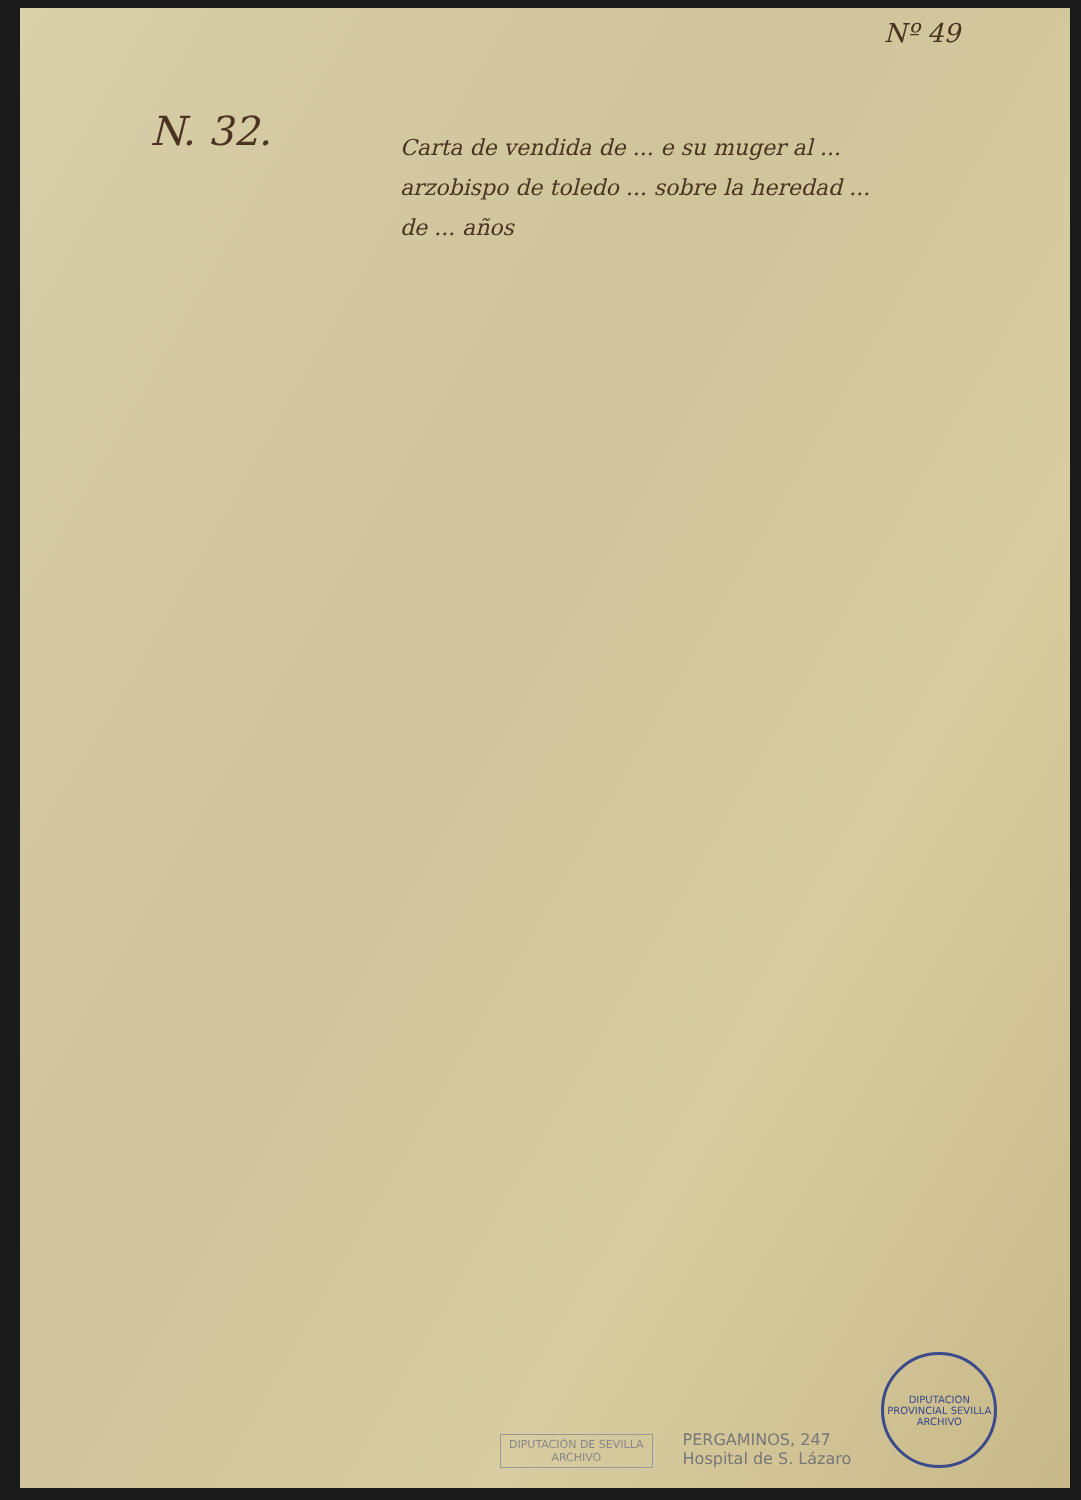Nº 49
N. 32.
Carta de vendida de ... e su muger al ... arzobispo de toledo ... sobre la heredad ... de ... años
DIPUTACIÓN DE SEVILLA
ARCHIVO
PERGAMINOS, 247
Hospital de S. Lázaro
DIPUTACION PROVINCIAL SEVILLA ARCHIVO